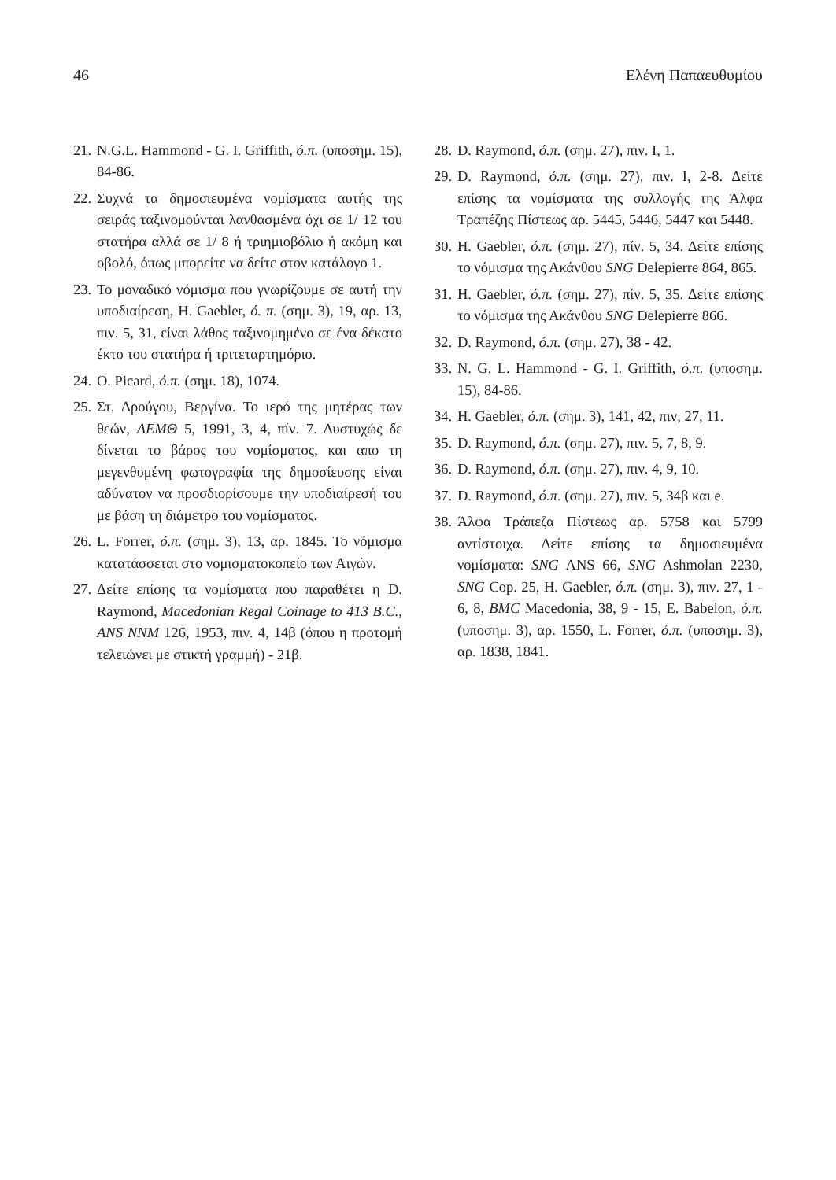46 Ελένη Παπαευθυμίου
21. N.G.L. Hammond - G. I. Griffith, ό.π. (υποσημ. 15), 84-86.
22. Συχνά τα δημοσιευμένα νομίσματα αυτής της σειράς ταξινομούνται λανθασμένα όχι σε 1/ 12 του στατήρα αλλά σε 1/ 8 ή τριημιοβόλιο ή ακόμη και οβολό, όπως μπορείτε να δείτε στον κατάλογο 1.
23. Το μοναδικό νόμισμα που γνωρίζουμε σε αυτή την υποδιαίρεση, H. Gaebler, ό. π. (σημ. 3), 19, αρ. 13, πιν. 5, 31, είναι λάθος ταξινομημένο σε ένα δέκατο έκτο του στατήρα ή τριτεταρτημόριο.
24. O. Picard, ό.π. (σημ. 18), 1074.
25. Στ. Δρούγου, Βεργίνα. Το ιερό της μητέρας των θεών, ΑΕΜΘ 5, 1991, 3, 4, πίν. 7. Δυστυχώς δε δίνεται το βάρος του νομίσματος, και απο τη μεγενθυμένη φωτογραφία της δημοσίευσης είναι αδύνατον να προσδιορίσουμε την υποδιαίρεσή του με βάση τη διάμετρο του νομίσματος.
26. L. Forrer, ό.π. (σημ. 3), 13, αρ. 1845. Το νόμισμα κατατάσσεται στο νομισματοκοπείο των Αιγών.
27. Δείτε επίσης τα νομίσματα που παραθέτει η D. Raymond, Macedonian Regal Coinage to 413 B.C., ANS NNM 126, 1953, πιν. 4, 14β (όπου η προτομή τελειώνει με στικτή γραμμή) - 21β.
28. D. Raymond, ό.π. (σημ. 27), πιν. I, 1.
29. D. Raymond, ό.π. (σημ. 27), πιν. I, 2-8. Δείτε επίσης τα νομίσματα της συλλογής της Άλφα Τραπέζης Πίστεως αρ. 5445, 5446, 5447 και 5448.
30. H. Gaebler, ό.π. (σημ. 27), πίν. 5, 34. Δείτε επίσης το νόμισμα της Ακάνθου SNG Delepierre 864, 865.
31. H. Gaebler, ό.π. (σημ. 27), πίν. 5, 35. Δείτε επίσης το νόμισμα της Ακάνθου SNG Delepierre 866.
32. D. Raymond, ό.π. (σημ. 27), 38 - 42.
33. N. G. L. Hammond - G. I. Griffith, ό.π. (υποσημ. 15), 84-86.
34. H. Gaebler, ό.π. (σημ. 3), 141, 42, πιν, 27, 11.
35. D. Raymond, ό.π. (σημ. 27), πιν. 5, 7, 8, 9.
36. D. Raymond, ό.π. (σημ. 27), πιν. 4, 9, 10.
37. D. Raymond, ό.π. (σημ. 27), πιν. 5, 34β και e.
38. Άλφα Τράπεζα Πίστεως αρ. 5758 και 5799 αντίστοιχα. Δείτε επίσης τα δημοσιευμένα νομίσματα: SNG ANS 66, SNG Ashmolan 2230, SNG Cop. 25, H. Gaebler, ό.π. (σημ. 3), πιν. 27, 1 - 6, 8, BMC Macedonia, 38, 9 - 15, E. Babelon, ό.π. (υποσημ. 3), αρ. 1550, L. Forrer, ό.π. (υποσημ. 3), αρ. 1838, 1841.